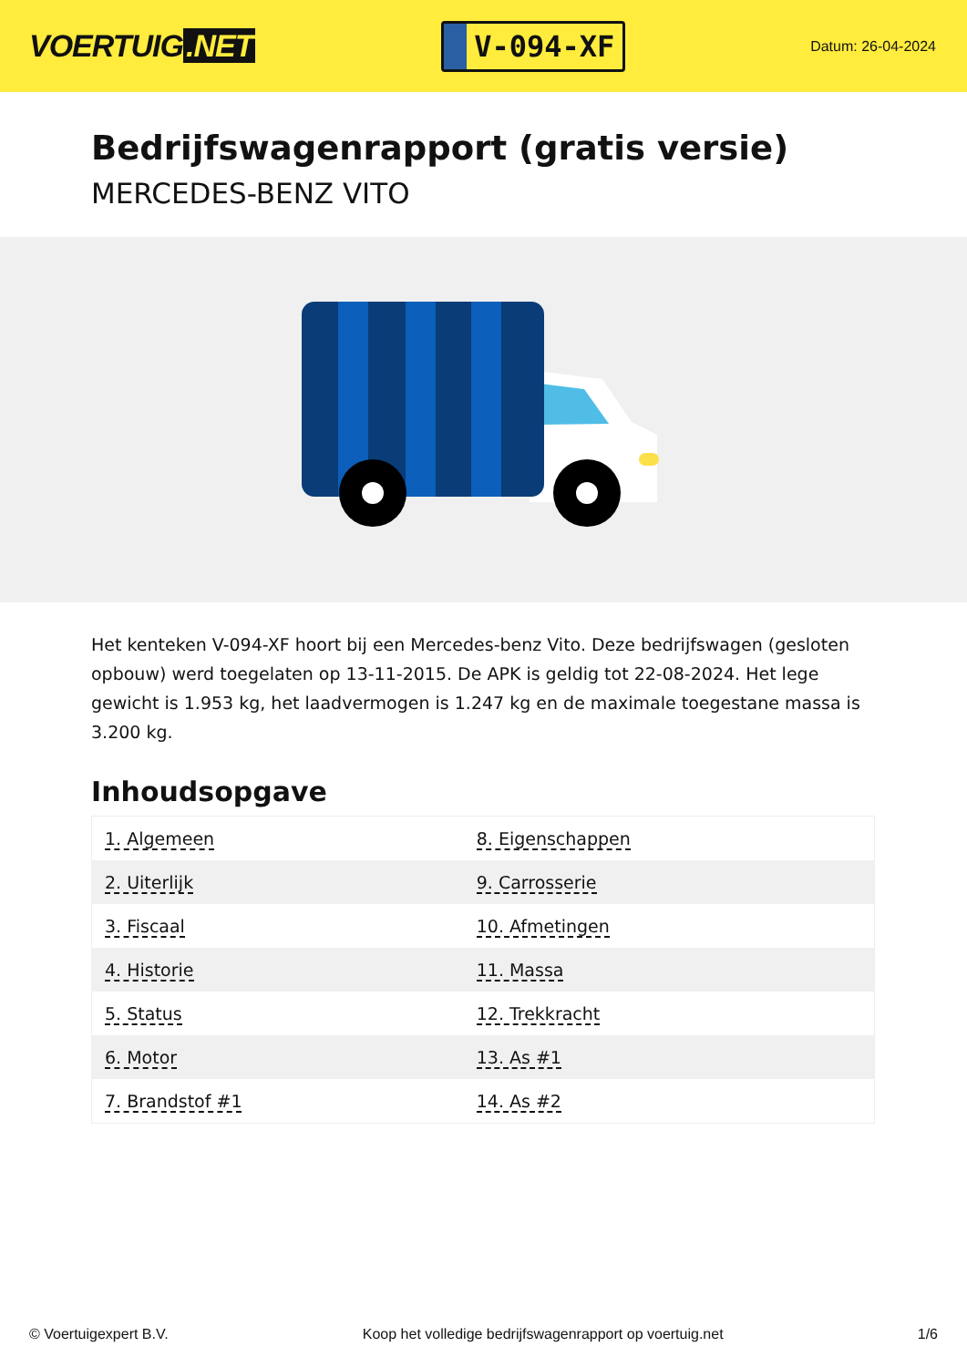VOERTUIG.NET
V-094-XF
Datum: 26-04-2024
Bedrijfswagenrapport (gratis versie)
MERCEDES-BENZ VITO
Het kenteken V-094-XF hoort bij een Mercedes-benz Vito. Deze bedrijfswagen (gesloten opbouw) werd toegelaten op 13-11-2015. De APK is geldig tot 22-08-2024. Het lege gewicht is 1.953 kg, het laadvermogen is 1.247 kg en de maximale toegestane massa is 3.200 kg.
Inhoudsopgave
| 1. Algemeen | 8. Eigenschappen |
| 2. Uiterlijk | 9. Carrosserie |
| 3. Fiscaal | 10. Afmetingen |
| 4. Historie | 11. Massa |
| 5. Status | 12. Trekkracht |
| 6. Motor | 13. As #1 |
| 7. Brandstof #1 | 14. As #2 |
© Voertuigexpert B.V. Koop het volledige bedrijfswagenrapport op voertuig.net 1/6